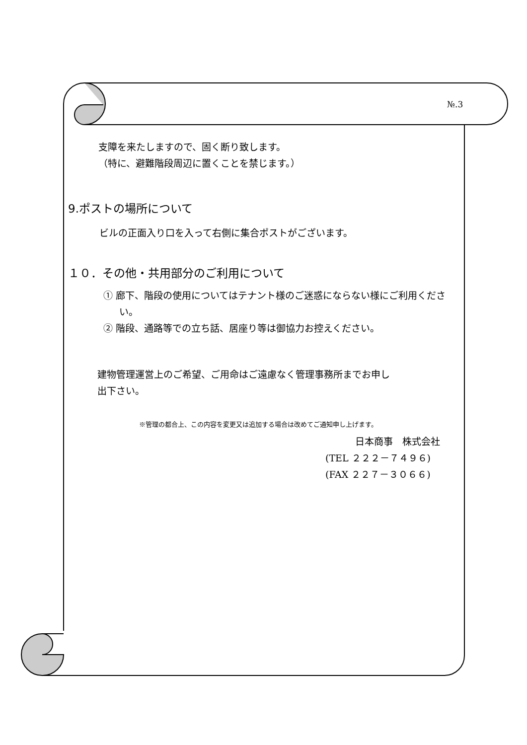№.3
支障を来たしますので、固く断り致します。
（特に、避難階段周辺に置くことを禁じます。）
9.ポストの場所について
ビルの正面入り口を入って右側に集合ポストがございます。
１０．その他・共用部分のご利用について
① 廊下、階段の使用についてはテナント様のご迷惑にならない様にご利用ください。
② 階段、通路等での立ち話、居座り等は御協力お控えください。
建物管理運営上のご希望、ご用命はご遠慮なく管理事務所までお申し
出下さい。
※管理の都合上、この内容を変更又は追加する場合は改めてご通知申し上げます。
日本商事　株式会社
(TEL ２２２－７４９６)
(FAX ２２７－３０６６)